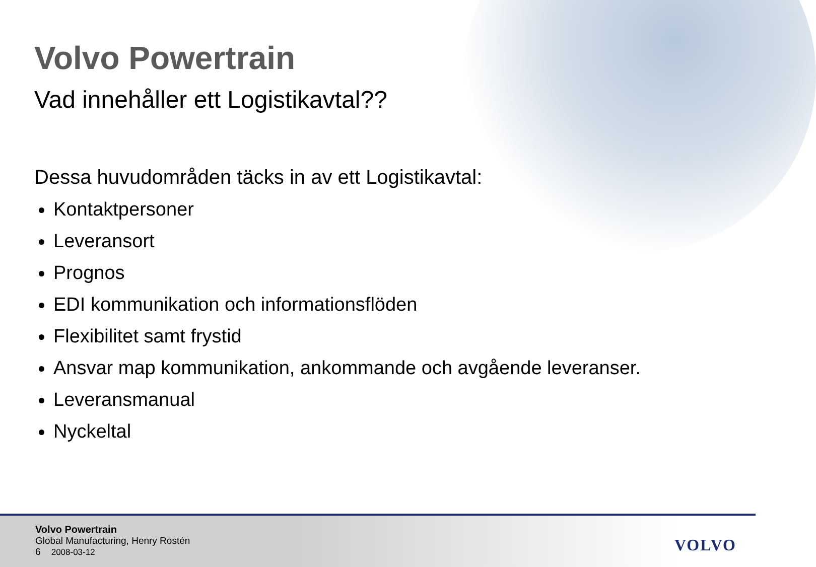Volvo Powertrain
Vad innehåller ett Logistikavtal??
Dessa huvudområden täcks in av ett Logistikavtal:
Kontaktpersoner
Leveransort
Prognos
EDI kommunikation och informationsflöden
Flexibilitet samt frystid
Ansvar map kommunikation, ankommande och avgående leveranser.
Leveransmanual
Nyckeltal
Volvo Powertrain
Global Manufacturing, Henry Rostén
6 2008-03-12
VOLVO